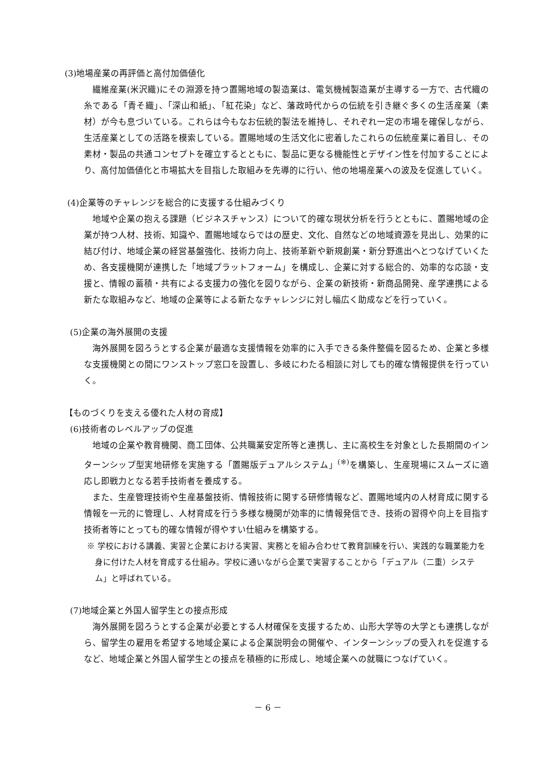(3)地場産業の再評価と高付加価値化
繊維産業(米沢織)にその淵源を持つ置賜地域の製造業は、電気機械製造業が主導する一方で、古代織の糸である「青そ織」、「深山和紙」、「紅花染」など、藩政時代からの伝統を引き継ぐ多くの生活産業（素材）が今も息づいている。これらは今もなお伝統的製法を維持し、それぞれ一定の市場を確保しながら、生活産業としての活路を模索している。置賜地域の生活文化に密着したこれらの伝統産業に着目し、その素材・製品の共通コンセプトを確立するとともに、製品に更なる機能性とデザイン性を付加することにより、高付加価値化と市場拡大を目指した取組みを先導的に行い、他の地場産業への波及を促進していく。
(4)企業等のチャレンジを総合的に支援する仕組みづくり
地域や企業の抱える課題（ビジネスチャンス）について的確な現状分析を行うとともに、置賜地域の企業が持つ人材、技術、知識や、置賜地域ならではの歴史、文化、自然などの地域資源を見出し、効果的に結び付け、地域企業の経営基盤強化、技術力向上、技術革新や新規創業・新分野進出へとつなげていくため、各支援機関が連携した「地域プラットフォーム」を構成し、企業に対する総合的、効率的な応談・支援と、情報の蓄積・共有による支援力の強化を図りながら、企業の新技術・新商品開発、産学連携による新たな取組みなど、地域の企業等による新たなチャレンジに対し幅広く助成などを行っていく。
(5)企業の海外展開の支援
海外展開を図ろうとする企業が最適な支援情報を効率的に入手できる条件整備を図るため、企業と多様な支援機関との間にワンストップ窓口を設置し、多岐にわたる相談に対しても的確な情報提供を行っていく。
【ものづくりを支える優れた人材の育成】
(6)技術者のレベルアップの促進
地域の企業や教育機関、商工団体、公共職業安定所等と連携し、主に高校生を対象とした長期間のインターンシップ型実地研修を実施する「置賜版デュアルシステム」<sup>(※)</sup>を構築し、生産現場にスムーズに適応し即戦力となる若手技術者を養成する。
また、生産管理技術や生産基盤技術、情報技術に関する研修情報など、置賜地域内の人材育成に関する情報を一元的に管理し、人材育成を行う多様な機関が効率的に情報発信でき、技術の習得や向上を目指す技術者等にとっても的確な情報が得やすい仕組みを構築する。
※ 学校における講義、実習と企業における実習、実務とを組み合わせて教育訓練を行い、実践的な職業能力を身に付けた人材を育成する仕組み。学校に通いながら企業で実習することから「デュアル（二重）システム」と呼ばれている。
(7)地域企業と外国人留学生との接点形成
海外展開を図ろうとする企業が必要とする人材確保を支援するため、山形大学等の大学とも連携しながら、留学生の雇用を希望する地域企業による企業説明会の開催や、インターンシップの受入れを促進するなど、地域企業と外国人留学生との接点を積極的に形成し、地域企業への就職につなげていく。
－ 6 －